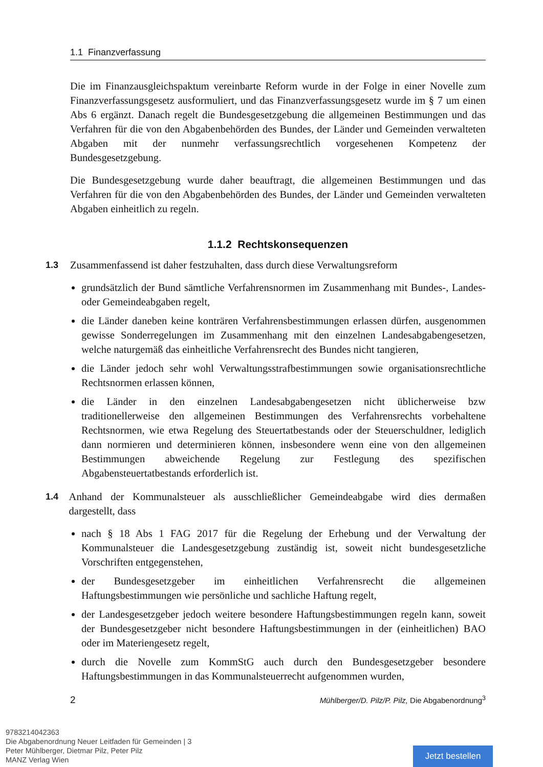1.1 Finanzverfassung
Die im Finanzausgleichspaktum vereinbarte Reform wurde in der Folge in einer Novelle zum Finanzverfassungsgesetz ausformuliert, und das Finanzverfassungsgesetz wurde im § 7 um einen Abs 6 ergänzt. Danach regelt die Bundesgesetzgebung die allgemeinen Bestimmungen und das Verfahren für die von den Abgabenbehörden des Bundes, der Länder und Gemeinden verwalteten Abgaben mit der nunmehr verfassungsrechtlich vorgesehenen Kompetenz der Bundesgesetzgebung.
Die Bundesgesetzgebung wurde daher beauftragt, die allgemeinen Bestimmungen und das Verfahren für die von den Abgabenbehörden des Bundes, der Länder und Gemeinden verwalteten Abgaben einheitlich zu regeln.
1.1.2 Rechtskonsequenzen
1.3 Zusammenfassend ist daher festzuhalten, dass durch diese Verwaltungsreform
grundsätzlich der Bund sämtliche Verfahrensnormen im Zusammenhang mit Bundes-, Landes- oder Gemeindeabgaben regelt,
die Länder daneben keine konträren Verfahrensbestimmungen erlassen dürfen, ausgenommen gewisse Sonderregelungen im Zusammenhang mit den einzelnen Landesabgabengesetzen, welche naturgemäß das einheitliche Verfahrensrecht des Bundes nicht tangieren,
die Länder jedoch sehr wohl Verwaltungsstrafbestimmungen sowie organisationsrechtliche Rechtsnormen erlassen können,
die Länder in den einzelnen Landesabgabengesetzen nicht üblicherweise bzw traditionellerweise den allgemeinen Bestimmungen des Verfahrensrechts vorbehaltene Rechtsnormen, wie etwa Regelung des Steuertatbestands oder der Steuerschuldner, lediglich dann normieren und determinieren können, insbesondere wenn eine von den allgemeinen Bestimmungen abweichende Regelung zur Festlegung des spezifischen Abgabensteuertatbestands erforderlich ist.
1.4 Anhand der Kommunalsteuer als ausschließlicher Gemeindeabgabe wird dies dermaßen dargestellt, dass
nach § 18 Abs 1 FAG 2017 für die Regelung der Erhebung und der Verwaltung der Kommunalsteuer die Landesgesetzgebung zuständig ist, soweit nicht bundesgesetzliche Vorschriften entgegenstehen,
der Bundesgesetzgeber im einheitlichen Verfahrensrecht die allgemeinen Haftungsbestimmungen wie persönliche und sachliche Haftung regelt,
der Landesgesetzgeber jedoch weitere besondere Haftungsbestimmungen regeln kann, soweit der Bundesgesetzgeber nicht besondere Haftungsbestimmungen in der (einheitlichen) BAO oder im Materiengesetz regelt,
durch die Novelle zum KommStG auch durch den Bundesgesetzgeber besondere Haftungsbestimmungen in das Kommunalsteuerrecht aufgenommen wurden,
2 Mühlberger/D. Pilz/P. Pilz, Die Abgabenordnung<sup>3</sup>
9783214042363
Die Abgabenordnung Neuer Leitfaden für Gemeinden | 3
Peter Mühlberger, Dietmar Pilz, Peter Pilz
MANZ Verlag Wien
Jetzt bestellen